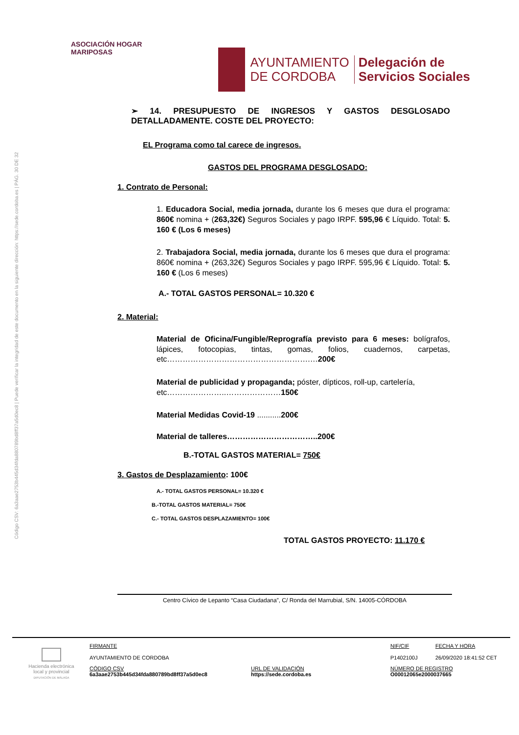Código CSV: 6a3aae2753b445d34fda880789bd8ff37a5d0ec8 | Puede verificar la integridad de este documento en la siguiente dirección: https://sede.cordoba.es | PÁG. 30 DE 32
ASOCIACIÓN HOGAR MARIPOSAS
AYUNTAMIENTO
DE CORDOBA
Delegación de
Servicios Sociales
➢ 14. PRESUPUESTO DE INGRESOS Y GASTOS DESGLOSADO DETALLADAMENTE. COSTE DEL PROYECTO:
EL Programa como tal carece de ingresos.
GASTOS DEL PROGRAMA DESGLOSADO:
1. Contrato de Personal:
1. Educadora Social, media jornada, durante los 6 meses que dura el programa: 860€ nomina + (263,32€) Seguros Sociales y pago IRPF. 595,96 € Líquido. Total: 5. 160 € (Los 6 meses)
2. Trabajadora Social, media jornada, durante los 6 meses que dura el programa: 860€ nomina + (263,32€) Seguros Sociales y pago IRPF. 595,96 € Líquido. Total: 5. 160 € (Los 6 meses)
A.- TOTAL GASTOS PERSONAL= 10.320 €
2. Material:
Material de Oficina/Fungible/Reprografía previsto para 6 meses: bolígrafos, lápices, fotocopias, tintas, gomas, folios, cuadernos, carpetas, etc……………………………………………….…200€
Material de publicidad y propaganda; póster, dípticos, roll-up, cartelería, etc…………………..…………………150€
Material Medidas Covid-19 ........... 200€
Material de talleres……………………………..200€
B.-TOTAL GASTOS MATERIAL= 750€
3. Gastos de Desplazamiento: 100€
A.- TOTAL GASTOS PERSONAL= 10.320 €
B.-TOTAL GASTOS MATERIAL= 750€
C.- TOTAL GASTOS DESPLAZAMIENTO= 100€
TOTAL GASTOS PROYECTO: 11.170 €
Centro Cívico de Lepanto “Casa Ciudadana”, C/ Ronda del Marrubial, S/N. 14005-CÓRDOBA
Hacienda electrónica local y provincial
DIPUTACIÓN DE MÁLAGA
FIRMANTE
AYUNTAMIENTO DE CORDOBA
NIF/CIF
P1402100J
FECHA Y HORA
26/09/2020 18:41:52 CET
CÓDIGO CSV
6a3aae2753b445d34fda880789bd8ff37a5d0ec8
URL DE VALIDACIÓN
https://sede.cordoba.es
NÚMERO DE REGISTRO
O00012065e2000037665